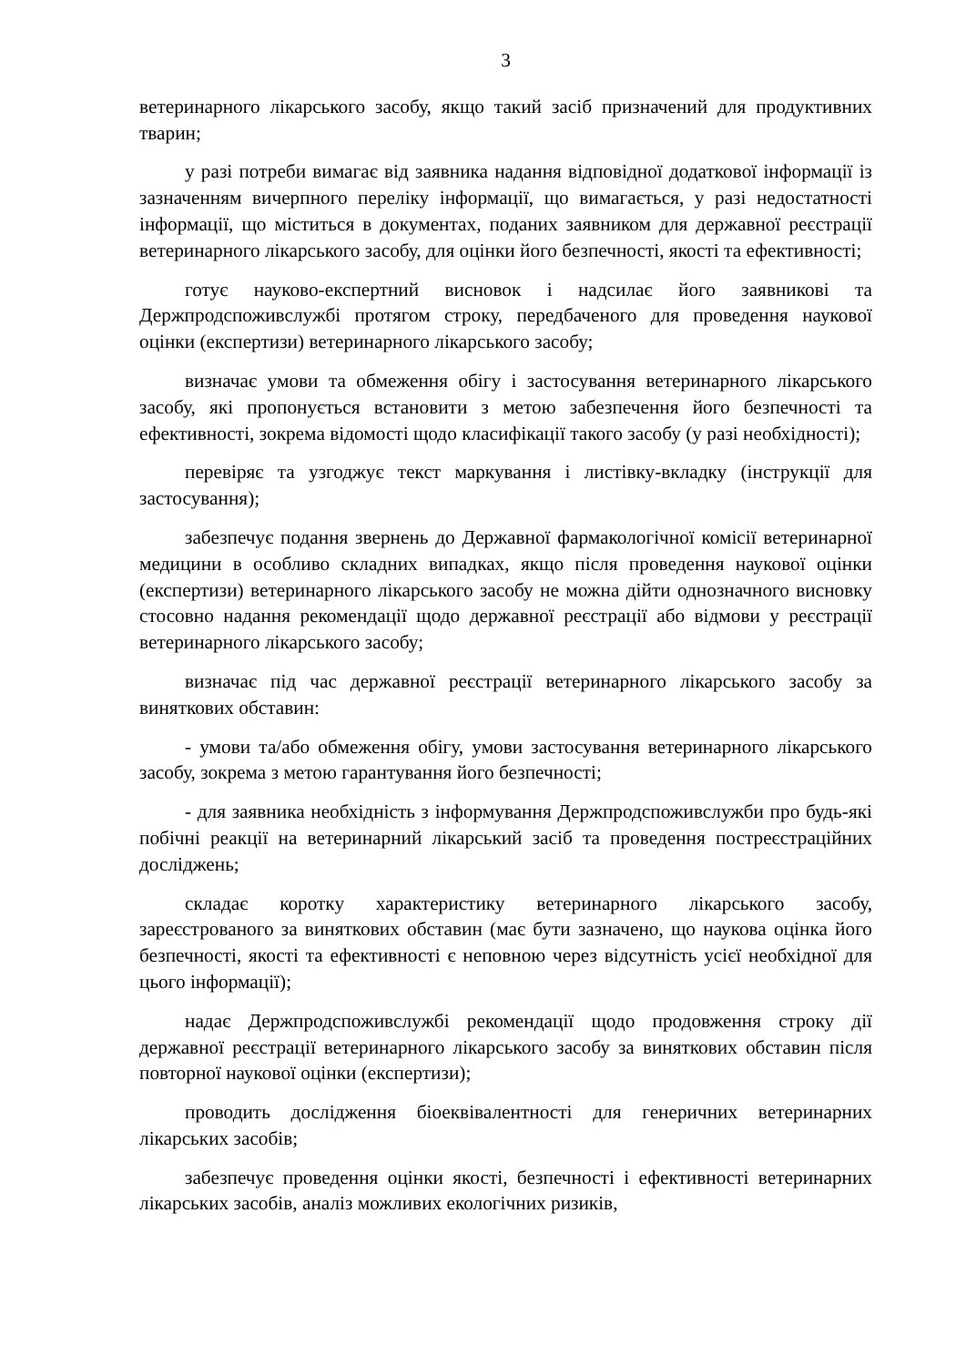3
ветеринарного лікарського засобу, якщо такий засіб призначений для продуктивних тварин;
у разі потреби вимагає від заявника надання відповідної додаткової інформації із зазначенням вичерпного переліку інформації, що вимагається, у разі недостатності інформації, що міститься в документах, поданих заявником для державної реєстрації ветеринарного лікарського засобу, для оцінки його безпечності, якості та ефективності;
готує науково-експертний висновок і надсилає його заявникові та Держпродспоживслужбі протягом строку, передбаченого для проведення наукової оцінки (експертизи) ветеринарного лікарського засобу;
визначає умови та обмеження обігу і застосування ветеринарного лікарського засобу, які пропонується встановити з метою забезпечення його безпечності та ефективності, зокрема відомості щодо класифікації такого засобу (у разі необхідності);
перевіряє та узгоджує текст маркування і листівку-вкладку (інструкції для застосування);
забезпечує подання звернень до Державної фармакологічної комісії ветеринарної медицини в особливо складних випадках, якщо після проведення наукової оцінки (експертизи) ветеринарного лікарського засобу не можна дійти однозначного висновку стосовно надання рекомендації щодо державної реєстрації або відмови у реєстрації ветеринарного лікарського засобу;
визначає під час державної реєстрації ветеринарного лікарського засобу за виняткових обставин:
- умови та/або обмеження обігу, умови застосування ветеринарного лікарського засобу, зокрема з метою гарантування його безпечності;
- для заявника необхідність з інформування Держпродспоживслужби про будь-які побічні реакції на ветеринарний лікарський засіб та проведення постреєстраційних досліджень;
складає коротку характеристику ветеринарного лікарського засобу, зареєстрованого за виняткових обставин (має бути зазначено, що наукова оцінка його безпечності, якості та ефективності є неповною через відсутність усієї необхідної для цього інформації);
надає Держпродспоживслужбі рекомендації щодо продовження строку дії державної реєстрації ветеринарного лікарського засобу за виняткових обставин після повторної наукової оцінки (експертизи);
проводить дослідження біоеквівалентності для генеричних ветеринарних лікарських засобів;
забезпечує проведення оцінки якості, безпечності і ефективності ветеринарних лікарських засобів, аналіз можливих екологічних ризиків,